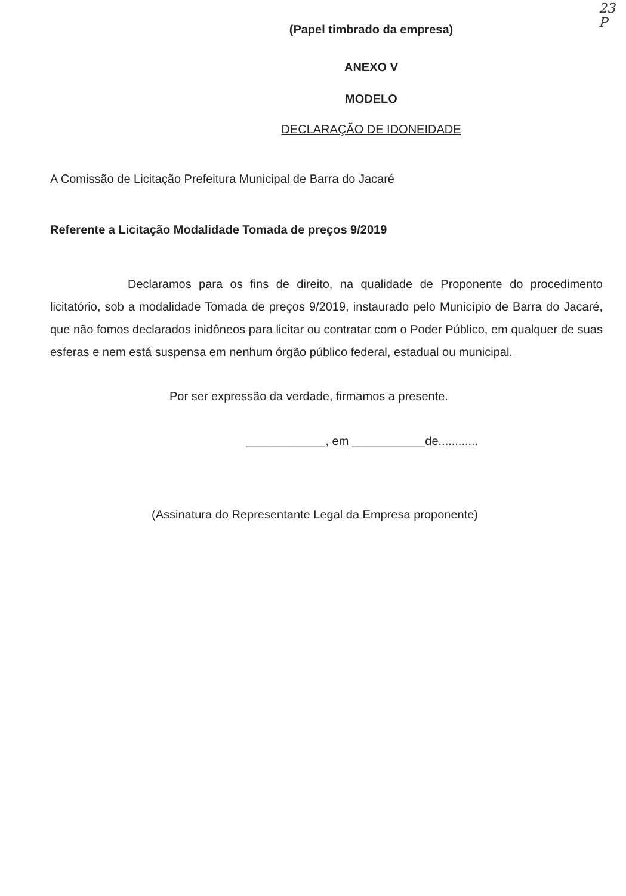23
P
(Papel timbrado da empresa)
ANEXO V
MODELO
DECLARAÇÃO DE IDONEIDADE
A Comissão de Licitação Prefeitura Municipal de Barra do Jacaré
Referente a Licitação Modalidade Tomada de preços 9/2019
Declaramos para os fins de direito, na qualidade de Proponente do procedimento licitatório, sob a modalidade Tomada de preços 9/2019, instaurado pelo Município de Barra do Jacaré, que não fomos declarados inidôneos para licitar ou contratar com o Poder Público, em qualquer de suas esferas e nem está suspensa em nenhum órgão público federal, estadual ou municipal.
Por ser expressão da verdade, firmamos a presente.
____________, em ___________de............
(Assinatura do Representante Legal da Empresa proponente)